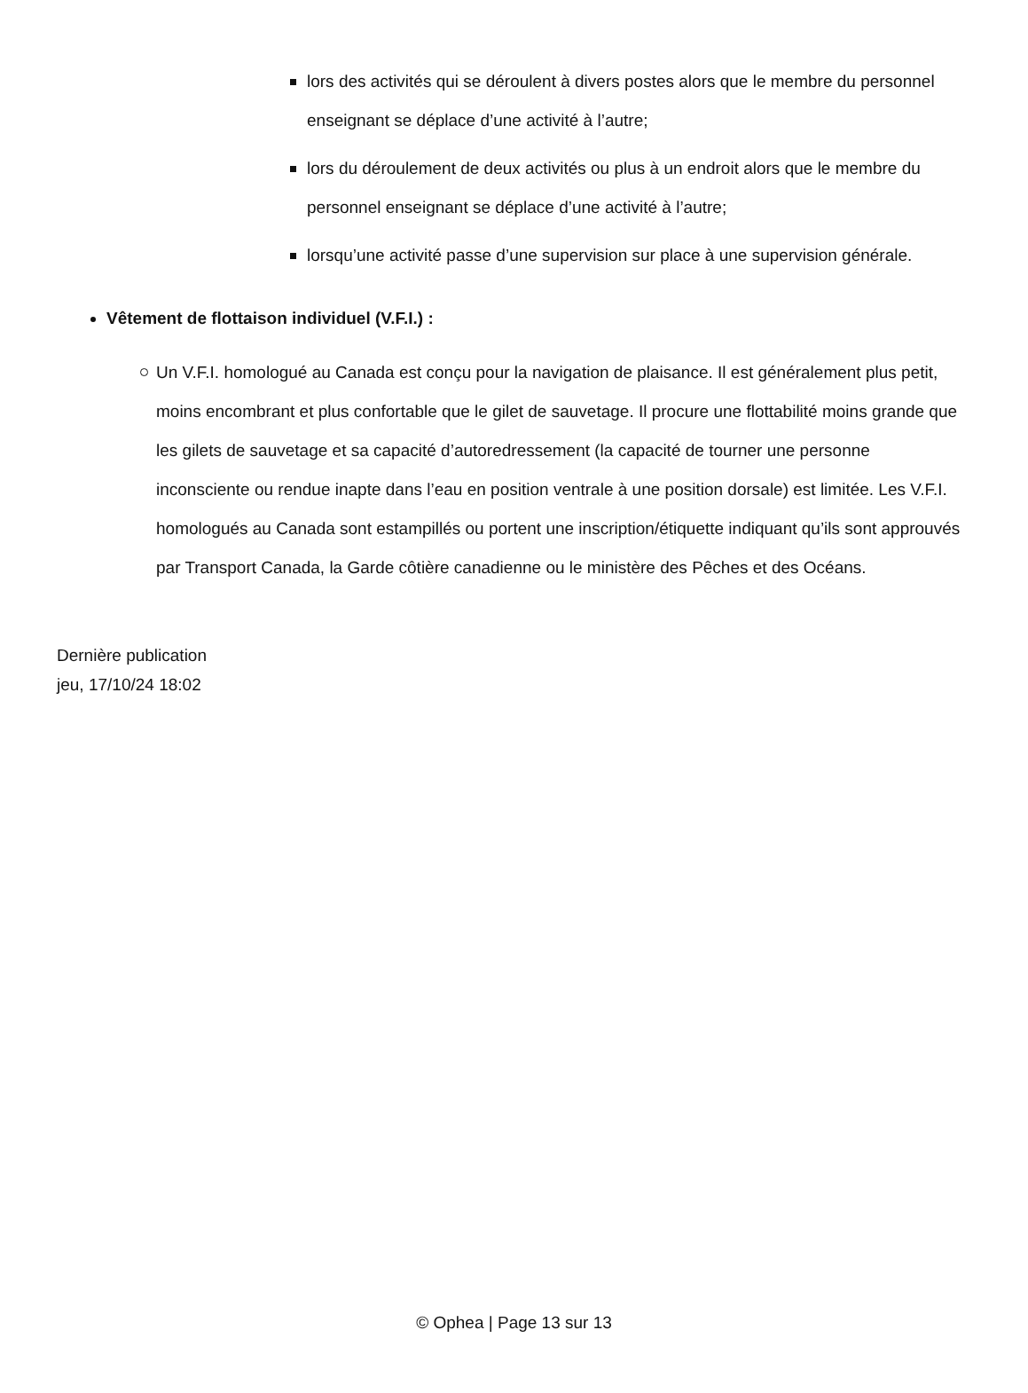lors des activités qui se déroulent à divers postes alors que le membre du personnel enseignant se déplace d’une activité à l’autre;
lors du déroulement de deux activités ou plus à un endroit alors que le membre du personnel enseignant se déplace d’une activité à l’autre;
lorsqu’une activité passe d’une supervision sur place à une supervision générale.
Vêtement de flottaison individuel (V.F.I.) :
Un V.F.I. homologué au Canada est conçu pour la navigation de plaisance. Il est généralement plus petit, moins encombrant et plus confortable que le gilet de sauvetage. Il procure une flottabilité moins grande que les gilets de sauvetage et sa capacité d’autoredressement (la capacité de tourner une personne inconsciente ou rendue inapte dans l’eau en position ventrale à une position dorsale) est limitée. Les V.F.I. homologués au Canada sont estampillés ou portent une inscription/étiquette indiquant qu’ils sont approuvés par Transport Canada, la Garde côtière canadienne ou le ministère des Pêches et des Océans.
Dernière publication
jeu, 17/10/24 18:02
© Ophea | Page 13 sur 13